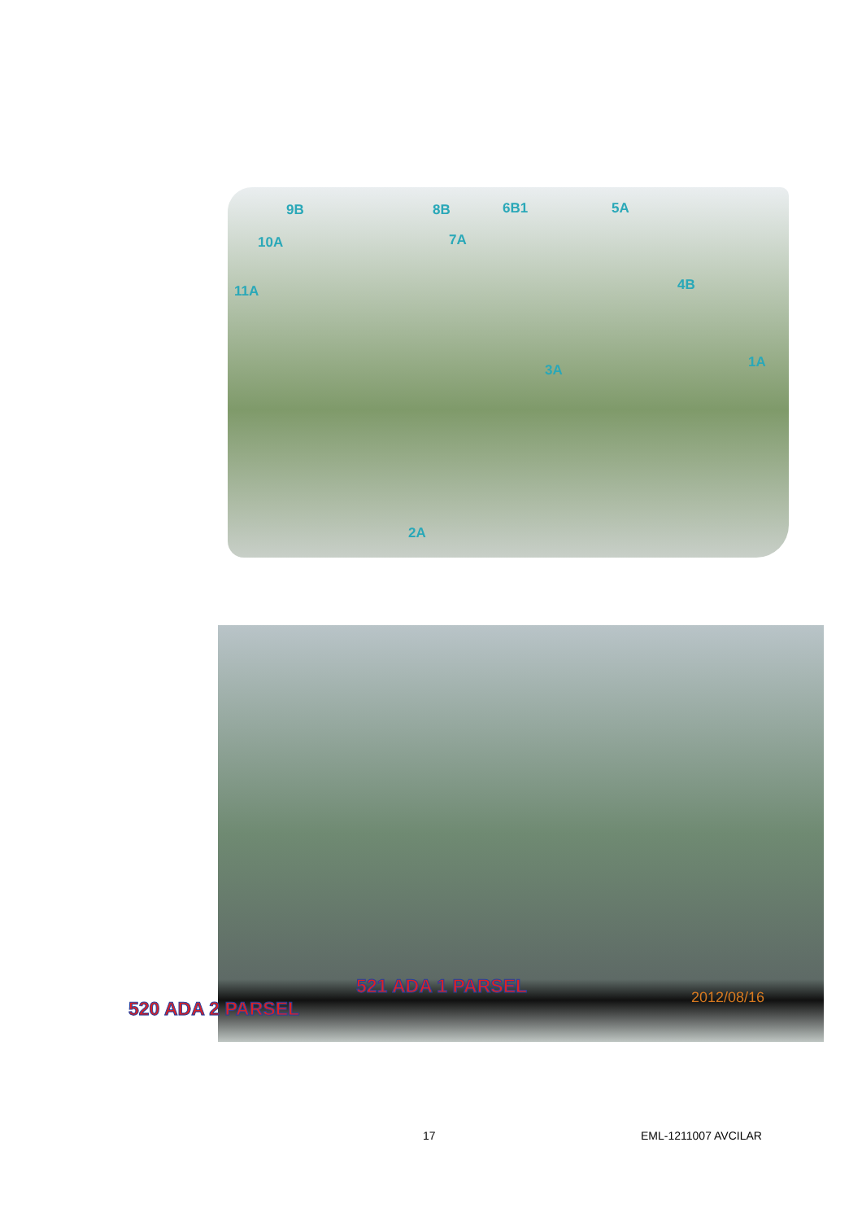9B 8B 6B1 5A
10A 7A
11A 4B
1A 3A
2A
521 ADA 1 PARSEL
2012/08/16
520 ADA 2 PARSEL
17 EML-1211007 AVCILAR